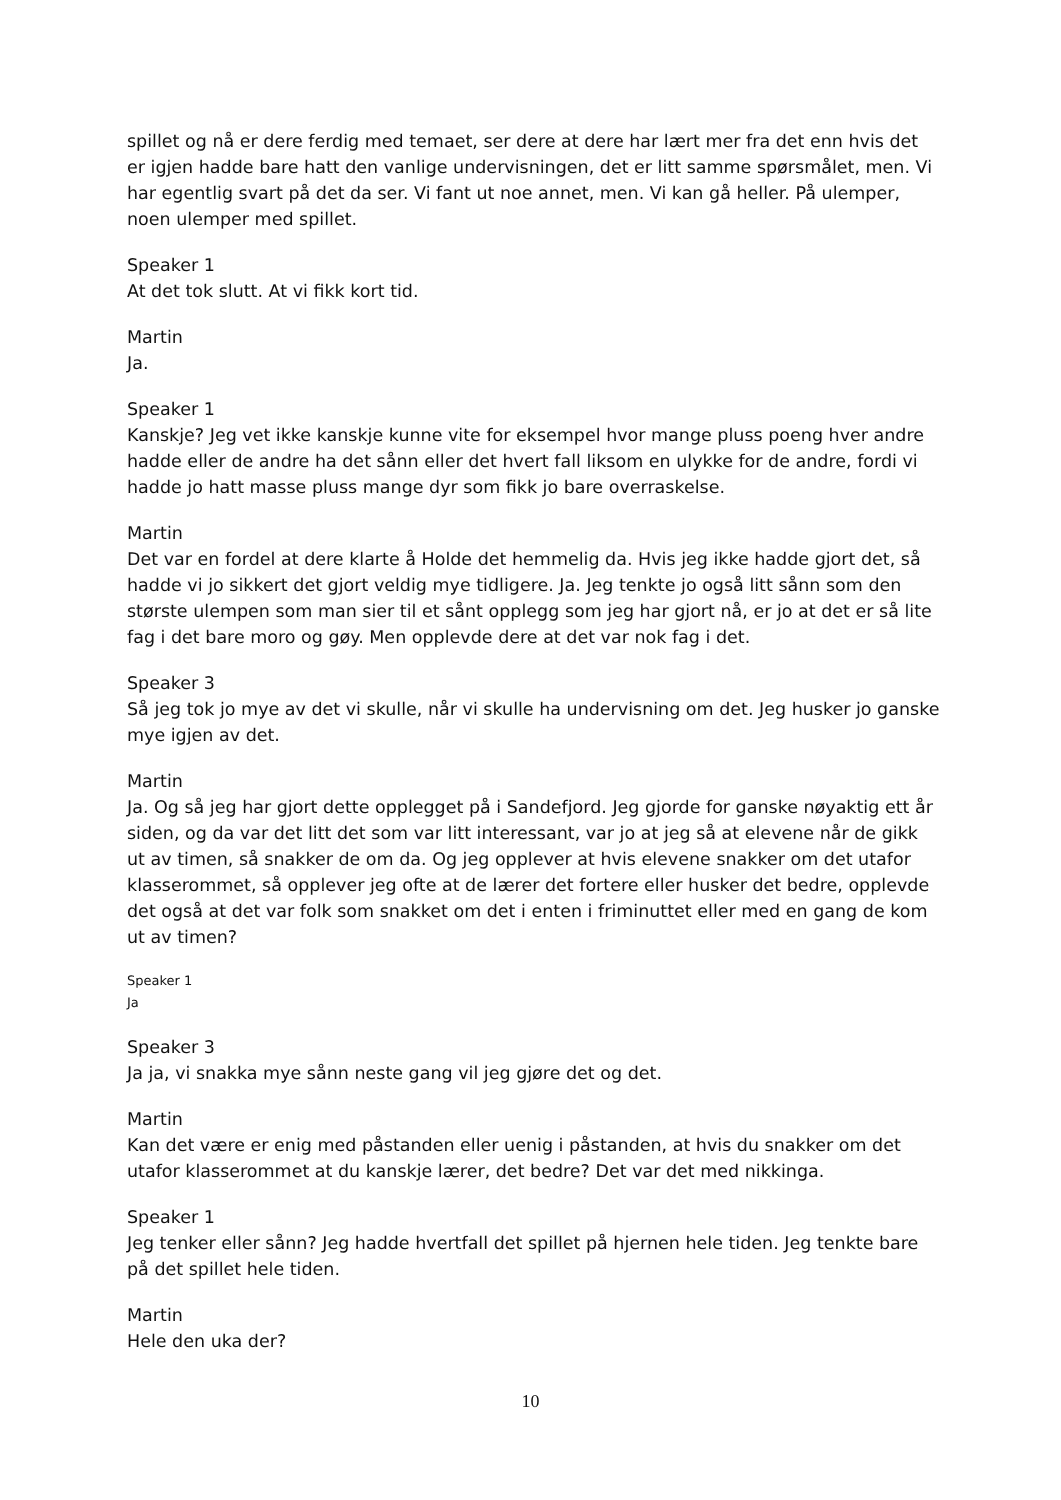spillet og nå er dere ferdig med temaet, ser dere at dere har lært mer fra det enn hvis det er igjen hadde bare hatt den vanlige undervisningen, det er litt samme spørsmålet, men. Vi har egentlig svart på det da ser. Vi fant ut noe annet, men. Vi kan gå heller. På ulemper, noen ulemper med spillet.
Speaker 1
At det tok slutt. At vi fikk kort tid.
Martin
Ja.
Speaker 1
Kanskje? Jeg vet ikke kanskje kunne vite for eksempel hvor mange pluss poeng hver andre hadde eller de andre ha det sånn eller det hvert fall liksom en ulykke for de andre, fordi vi hadde jo hatt masse pluss mange dyr som fikk jo bare overraskelse.
Martin
Det var en fordel at dere klarte å Holde det hemmelig da. Hvis jeg ikke hadde gjort det, så hadde vi jo sikkert det gjort veldig mye tidligere. Ja. Jeg tenkte jo også litt sånn som den største ulempen som man sier til et sånt opplegg som jeg har gjort nå, er jo at det er så lite fag i det bare moro og gøy. Men opplevde dere at det var nok fag i det.
Speaker 3
Så jeg tok jo mye av det vi skulle, når vi skulle ha undervisning om det. Jeg husker jo ganske mye igjen av det.
Martin
Ja. Og så jeg har gjort dette opplegget på i Sandefjord. Jeg gjorde for ganske nøyaktig ett år siden, og da var det litt det som var litt interessant, var jo at jeg så at elevene når de gikk ut av timen, så snakker de om da. Og jeg opplever at hvis elevene snakker om det utafor klasserommet, så opplever jeg ofte at de lærer det fortere eller husker det bedre, opplevde det også at det var folk som snakket om det i enten i friminuttet eller med en gang de kom ut av timen?
Speaker 1
Ja
Speaker 3
Ja ja, vi snakka mye sånn neste gang vil jeg gjøre det og det.
Martin
Kan det være er enig med påstanden eller uenig i påstanden, at hvis du snakker om det utafor klasserommet at du kanskje lærer, det bedre? Det var det med nikkinga.
Speaker 1
Jeg tenker eller sånn? Jeg hadde hvertfall det spillet på hjernen hele tiden. Jeg tenkte bare på det spillet hele tiden.
Martin
Hele den uka der?
10